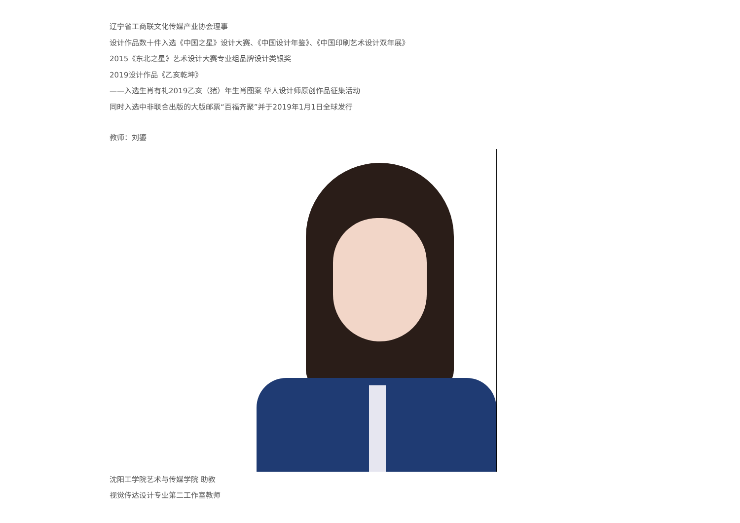辽宁省工商联文化传媒产业协会理事
设计作品数十件入选《中国之星》设计大赛、《中国设计年鉴》、《中国印刷艺术设计双年展》
2015《东北之星》艺术设计大赛专业组品牌设计类银奖
2019设计作品《乙亥乾坤》
——入选生肖有礼2019乙亥（猪）年生肖图案 华人设计师原创作品征集活动
同时入选中非联合出版的大版邮票“百福齐聚”并于2019年1月1日全球发行
教师：刘鎏
沈阳工学院艺术与传媒学院 助教
视觉传达设计专业第二工作室教师